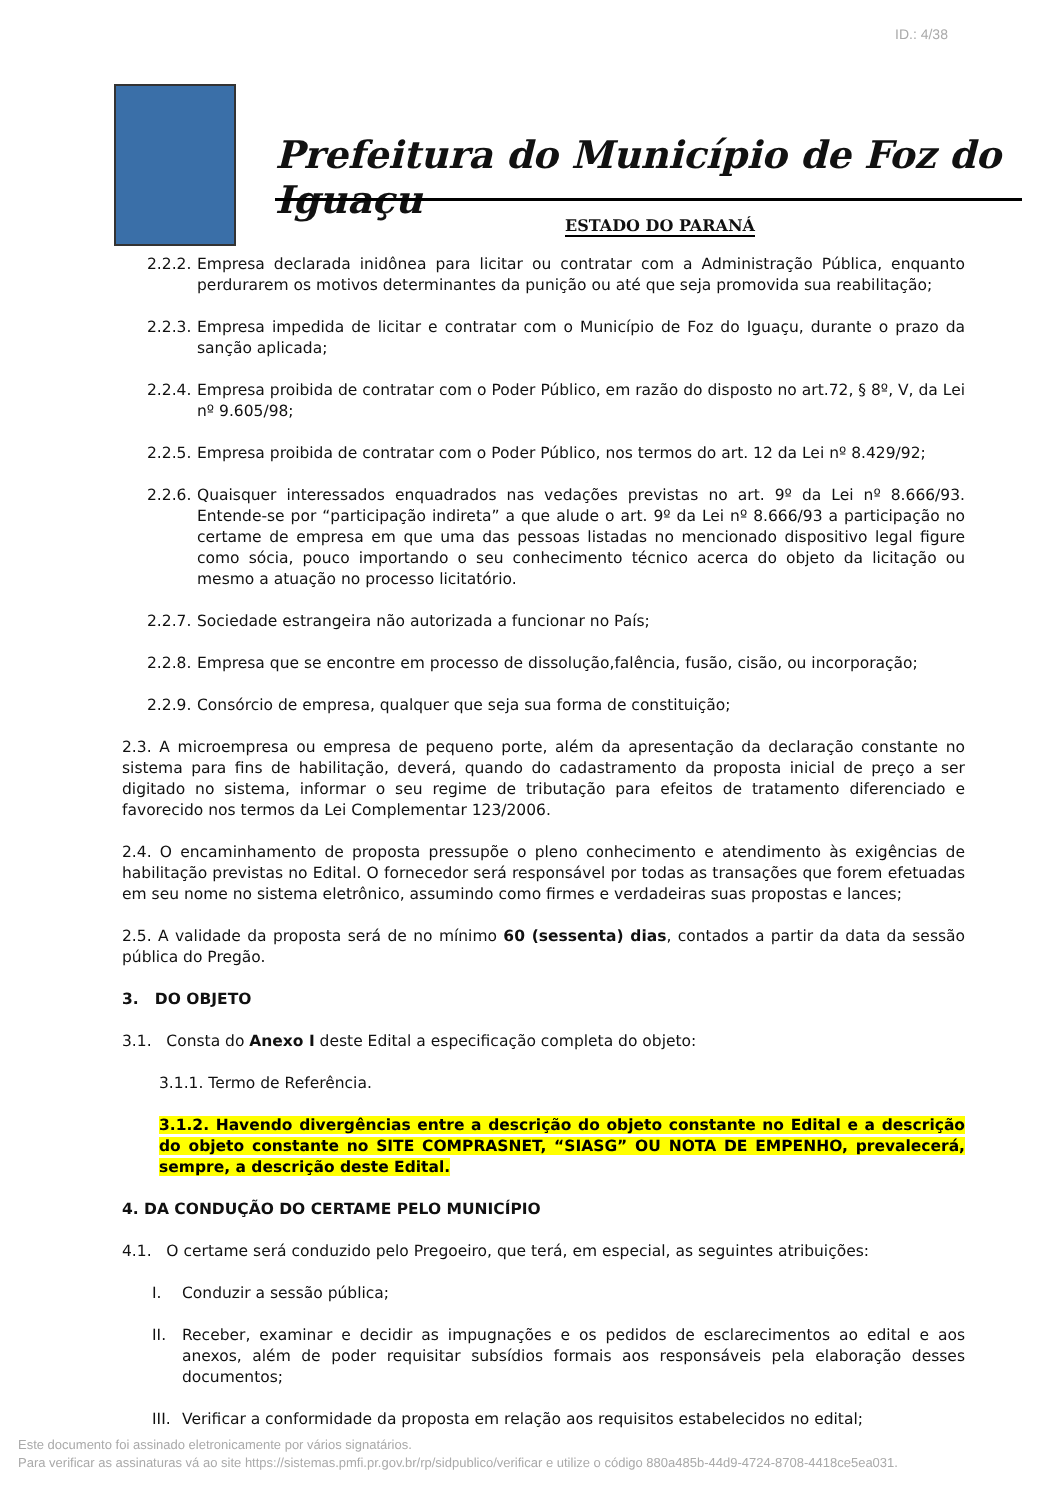ID.: 4/38
Prefeitura do Município de Foz do Iguaçu
ESTADO DO PARANÁ
2.2.2. Empresa declarada inidônea para licitar ou contratar com a Administração Pública, enquanto perdurarem os motivos determinantes da punição ou até que seja promovida sua reabilitação;
2.2.3. Empresa impedida de licitar e contratar com o Município de Foz do Iguaçu, durante o prazo da sanção aplicada;
2.2.4. Empresa proibida de contratar com o Poder Público, em razão do disposto no art.72, § 8º, V, da Lei nº 9.605/98;
2.2.5. Empresa proibida de contratar com o Poder Público, nos termos do art. 12 da Lei nº 8.429/92;
2.2.6. Quaisquer interessados enquadrados nas vedações previstas no art. 9º da Lei nº 8.666/93. Entende-se por “participação indireta” a que alude o art. 9º da Lei nº 8.666/93 a participação no certame de empresa em que uma das pessoas listadas no mencionado dispositivo legal figure como sócia, pouco importando o seu conhecimento técnico acerca do objeto da licitação ou mesmo a atuação no processo licitatório.
2.2.7. Sociedade estrangeira não autorizada a funcionar no País;
2.2.8. Empresa que se encontre em processo de dissolução,falência, fusão, cisão, ou incorporação;
2.2.9. Consórcio de empresa, qualquer que seja sua forma de constituição;
2.3. A microempresa ou empresa de pequeno porte, além da apresentação da declaração constante no sistema para fins de habilitação, deverá, quando do cadastramento da proposta inicial de preço a ser digitado no sistema, informar o seu regime de tributação para efeitos de tratamento diferenciado e favorecido nos termos da Lei Complementar 123/2006.
2.4. O encaminhamento de proposta pressupõe o pleno conhecimento e atendimento às exigências de habilitação previstas no Edital. O fornecedor será responsável por todas as transações que forem efetuadas em seu nome no sistema eletrônico, assumindo como firmes e verdadeiras suas propostas e lances;
2.5. A validade da proposta será de no mínimo 60 (sessenta) dias, contados a partir da data da sessão pública do Pregão.
3. DO OBJETO
3.1. Consta do Anexo I deste Edital a especificação completa do objeto:
3.1.1. Termo de Referência.
3.1.2. Havendo divergências entre a descrição do objeto constante no Edital e a descrição do objeto constante no SITE COMPRASNET, “SIASG” OU NOTA DE EMPENHO, prevalecerá, sempre, a descrição deste Edital.
4. DA CONDUÇÃO DO CERTAME PELO MUNICÍPIO
4.1. O certame será conduzido pelo Pregoeiro, que terá, em especial, as seguintes atribuições:
I. Conduzir a sessão pública;
II. Receber, examinar e decidir as impugnações e os pedidos de esclarecimentos ao edital e aos anexos, além de poder requisitar subsídios formais aos responsáveis pela elaboração desses documentos;
III. Verificar a conformidade da proposta em relação aos requisitos estabelecidos no edital;
Este documento foi assinado eletronicamente por vários signatários.
Para verificar as assinaturas vá ao site https://sistemas.pmfi.pr.gov.br/rp/sidpublico/verificar e utilize o código 880a485b-44d9-4724-8708-4418ce5ea031.